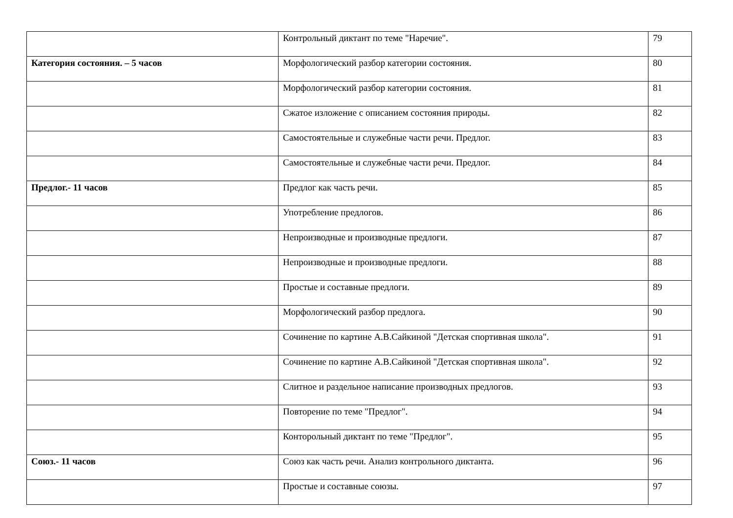| | Контрольный диктант по теме "Наречие". | 79 |
| Категория состояния. – 5 часов | Морфологический разбор категории состояния. | 80 |
| | Морфологический разбор категории состояния. | 81 |
| | Сжатое изложение с описанием состояния природы. | 82 |
| | Самостоятельные и служебные части речи. Предлог. | 83 |
| | Самостоятельные и служебные части речи. Предлог. | 84 |
| Предлог.- 11 часов | Предлог как часть речи. | 85 |
| | Употребление предлогов. | 86 |
| | Непроизводные и производные предлоги. | 87 |
| | Непроизводные и производные предлоги. | 88 |
| | Простые и составные предлоги. | 89 |
| | Морфологический разбор предлога. | 90 |
| | Сочинение по картине А.В.Сайкиной "Детская спортивная школа". | 91 |
| | Сочинение по картине А.В.Сайкиной "Детская спортивная школа". | 92 |
| | Слитное и раздельное написание производных предлогов. | 93 |
| | Повторение по теме "Предлог". | 94 |
| | Конторольный диктант по теме "Предлог". | 95 |
| Союз.- 11 часов | Союз как часть речи. Анализ контрольного диктанта. | 96 |
| | Простые и составные союзы. | 97 |